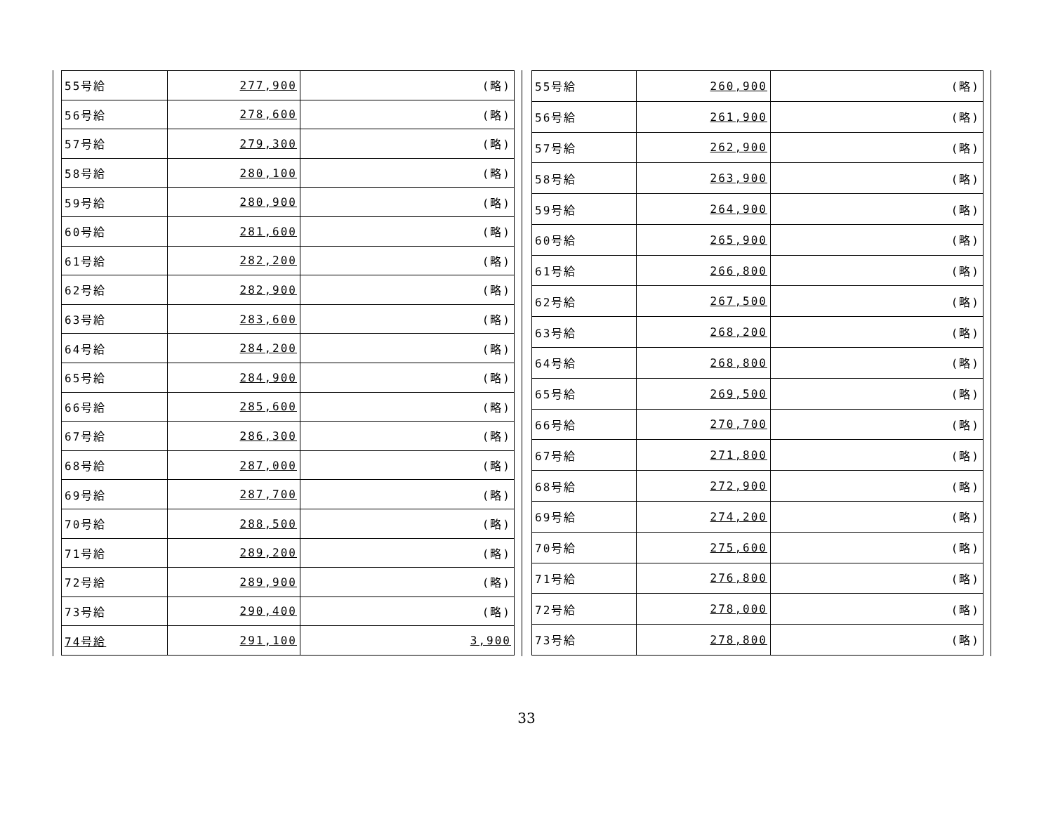| 55号給 | 277,900 | (略) |
| 56号給 | 278,600 | (略) |
| 57号給 | 279,300 | (略) |
| 58号給 | 280,100 | (略) |
| 59号給 | 280,900 | (略) |
| 60号給 | 281,600 | (略) |
| 61号給 | 282,200 | (略) |
| 62号給 | 282,900 | (略) |
| 63号給 | 283,600 | (略) |
| 64号給 | 284,200 | (略) |
| 65号給 | 284,900 | (略) |
| 66号給 | 285,600 | (略) |
| 67号給 | 286,300 | (略) |
| 68号給 | 287,000 | (略) |
| 69号給 | 287,700 | (略) |
| 70号給 | 288,500 | (略) |
| 71号給 | 289,200 | (略) |
| 72号給 | 289,900 | (略) |
| 73号給 | 290,400 | (略) |
| 74号給 | 291,100 | 3,900 |
| 55号給 | 260,900 | (略) |
| 56号給 | 261,900 | (略) |
| 57号給 | 262,900 | (略) |
| 58号給 | 263,900 | (略) |
| 59号給 | 264,900 | (略) |
| 60号給 | 265,900 | (略) |
| 61号給 | 266,800 | (略) |
| 62号給 | 267,500 | (略) |
| 63号給 | 268,200 | (略) |
| 64号給 | 268,800 | (略) |
| 65号給 | 269,500 | (略) |
| 66号給 | 270,700 | (略) |
| 67号給 | 271,800 | (略) |
| 68号給 | 272,900 | (略) |
| 69号給 | 274,200 | (略) |
| 70号給 | 275,600 | (略) |
| 71号給 | 276,800 | (略) |
| 72号給 | 278,000 | (略) |
| 73号給 | 278,800 | (略) |
33